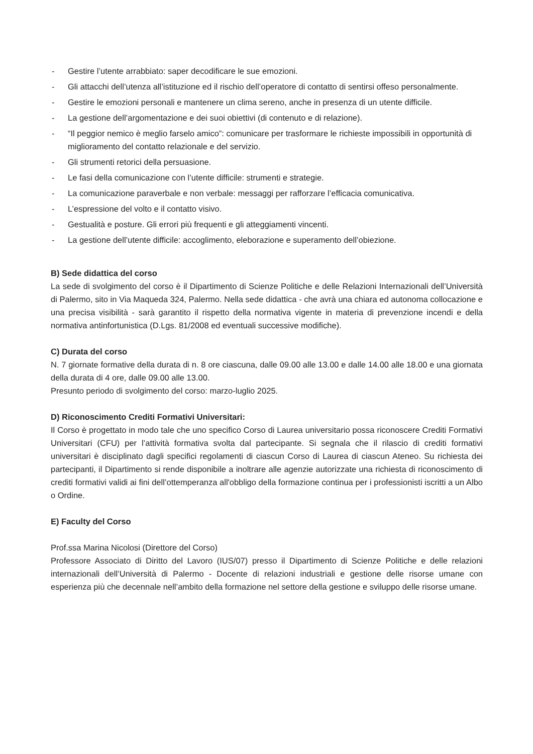- Gestire l’utente arrabbiato: saper decodificare le sue emozioni.
- Gli attacchi dell’utenza all’istituzione ed il rischio dell’operatore di contatto di sentirsi offeso personalmente.
- Gestire le emozioni personali e mantenere un clima sereno, anche in presenza di un utente difficile.
- La gestione dell’argomentazione e dei suoi obiettivi (di contenuto e di relazione).
- “Il peggior nemico è meglio farselo amico”: comunicare per trasformare le richieste impossibili in opportunità di miglioramento del contatto relazionale e del servizio.
- Gli strumenti retorici della persuasione.
- Le fasi della comunicazione con l’utente difficile: strumenti e strategie.
- La comunicazione paraverbale e non verbale: messaggi per rafforzare l’efficacia comunicativa.
- L’espressione del volto e il contatto visivo.
- Gestualità e posture. Gli errori più frequenti e gli atteggiamenti vincenti.
- La gestione dell’utente difficile: accoglimento, eleborazione e superamento dell’obiezione.
B) Sede didattica del corso
La sede di svolgimento del corso è il Dipartimento di Scienze Politiche e delle Relazioni Internazionali dell’Università di Palermo, sito in Via Maqueda 324, Palermo. Nella sede didattica - che avrà una chiara ed autonoma collocazione e una precisa visibilità - sarà garantito il rispetto della normativa vigente in materia di prevenzione incendi e della normativa antinfortunistica (D.Lgs. 81/2008 ed eventuali successive modifiche).
C) Durata del corso
N. 7 giornate formative della durata di n. 8 ore ciascuna, dalle 09.00 alle 13.00 e dalle 14.00 alle 18.00 e una giornata della durata di 4 ore, dalle 09.00 alle 13.00.
Presunto periodo di svolgimento del corso: marzo-luglio 2025.
D) Riconoscimento Crediti Formativi Universitari:
Il Corso è progettato in modo tale che uno specifico Corso di Laurea universitario possa riconoscere Crediti Formativi Universitari (CFU) per l’attività formativa svolta dal partecipante. Si segnala che il rilascio di crediti formativi universitari è disciplinato dagli specifici regolamenti di ciascun Corso di Laurea di ciascun Ateneo. Su richiesta dei partecipanti, il Dipartimento si rende disponibile a inoltrare alle agenzie autorizzate una richiesta di riconoscimento di crediti formativi validi ai fini dell’ottemperanza all'obbligo della formazione continua per i professionisti iscritti a un Albo o Ordine.
E) Faculty del Corso
Prof.ssa Marina Nicolosi (Direttore del Corso)
Professore Associato di Diritto del Lavoro (IUS/07) presso il Dipartimento di Scienze Politiche e delle relazioni internazionali dell’Università di Palermo - Docente di relazioni industriali e gestione delle risorse umane con esperienza più che decennale nell’ambito della formazione nel settore della gestione e sviluppo delle risorse umane.